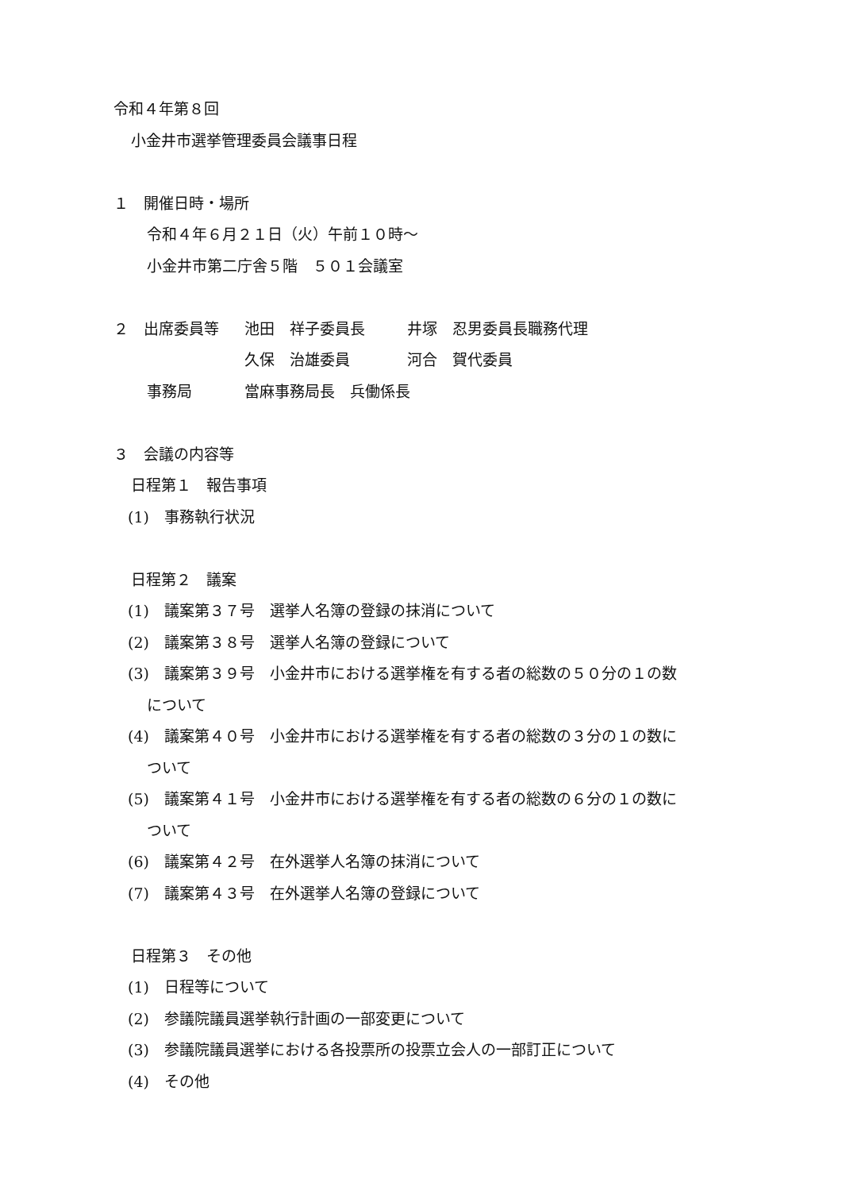令和４年第８回
小金井市選挙管理委員会議事日程
１　開催日時・場所
令和４年６月２１日（火）午前１０時～
小金井市第二庁舎５階　５０１会議室
２　出席委員等 池田　祥子委員長 井塚　忍男委員長職務代理
久保　治雄委員 河合　賀代委員
事務局 當麻事務局長　兵働係長
３　会議の内容等
日程第１　報告事項
(1)　事務執行状況
日程第２　議案
(1)　議案第３７号　選挙人名簿の登録の抹消について
(2)　議案第３８号　選挙人名簿の登録について
(3)　議案第３９号　小金井市における選挙権を有する者の総数の５０分の１の数
について
(4)　議案第４０号　小金井市における選挙権を有する者の総数の３分の１の数に
ついて
(5)　議案第４１号　小金井市における選挙権を有する者の総数の６分の１の数に
ついて
(6)　議案第４２号　在外選挙人名簿の抹消について
(7)　議案第４３号　在外選挙人名簿の登録について
日程第３　その他
(1)　日程等について
(2)　参議院議員選挙執行計画の一部変更について
(3)　参議院議員選挙における各投票所の投票立会人の一部訂正について
(4)　その他